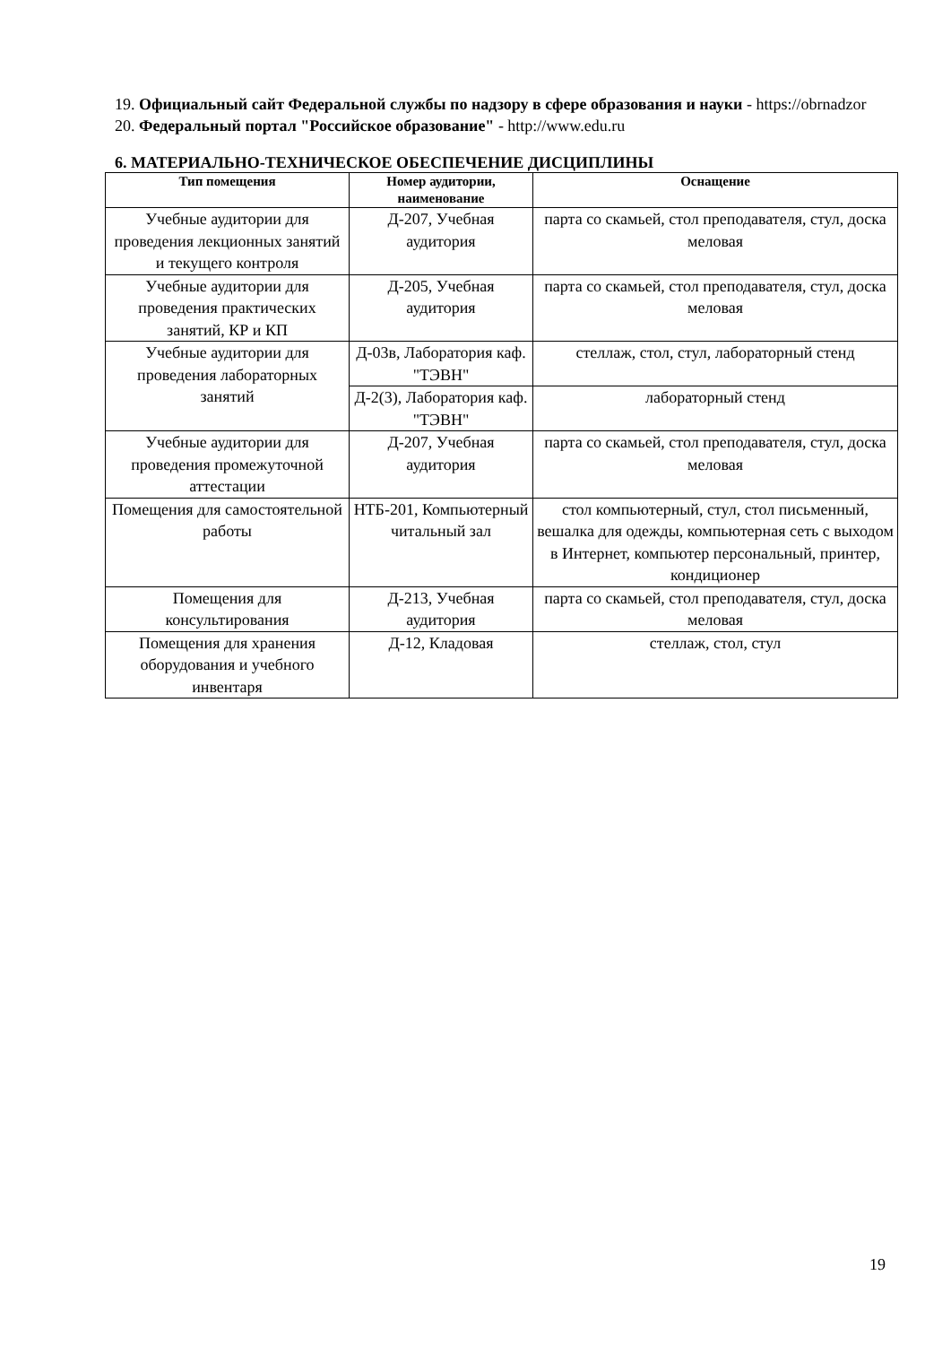19. Официальный сайт Федеральной службы по надзору в сфере образования и науки - https://obrnadzor
20. Федеральный портал "Российское образование" - http://www.edu.ru
6. МАТЕРИАЛЬНО-ТЕХНИЧЕСКОЕ ОБЕСПЕЧЕНИЕ ДИСЦИПЛИНЫ
| Тип помещения | Номер аудитории, наименование | Оснащение |
| --- | --- | --- |
| Учебные аудитории для проведения лекционных занятий и текущего контроля | Д-207, Учебная аудитория | парта со скамьей, стол преподавателя, стул, доска меловая |
| Учебные аудитории для проведения практических занятий, КР и КП | Д-205, Учебная аудитория | парта со скамьей, стол преподавателя, стул, доска меловая |
| Учебные аудитории для проведения лабораторных занятий | Д-03в, Лаборатория каф. "ТЭВН" | стеллаж, стол, стул, лабораторный стенд |
| | Д-2(3), Лаборатория каф. "ТЭВН" | лабораторный стенд |
| Учебные аудитории для проведения промежуточной аттестации | Д-207, Учебная аудитория | парта со скамьей, стол преподавателя, стул, доска меловая |
| Помещения для самостоятельной работы | НТБ-201, Компьютерный читальный зал | стол компьютерный, стул, стол письменный, вешалка для одежды, компьютерная сеть с выходом в Интернет, компьютер персональный, принтер, кондиционер |
| Помещения для консультирования | Д-213, Учебная аудитория | парта со скамьей, стол преподавателя, стул, доска меловая |
| Помещения для хранения оборудования и учебного инвентаря | Д-12, Кладовая | стеллаж, стол, стул |
19